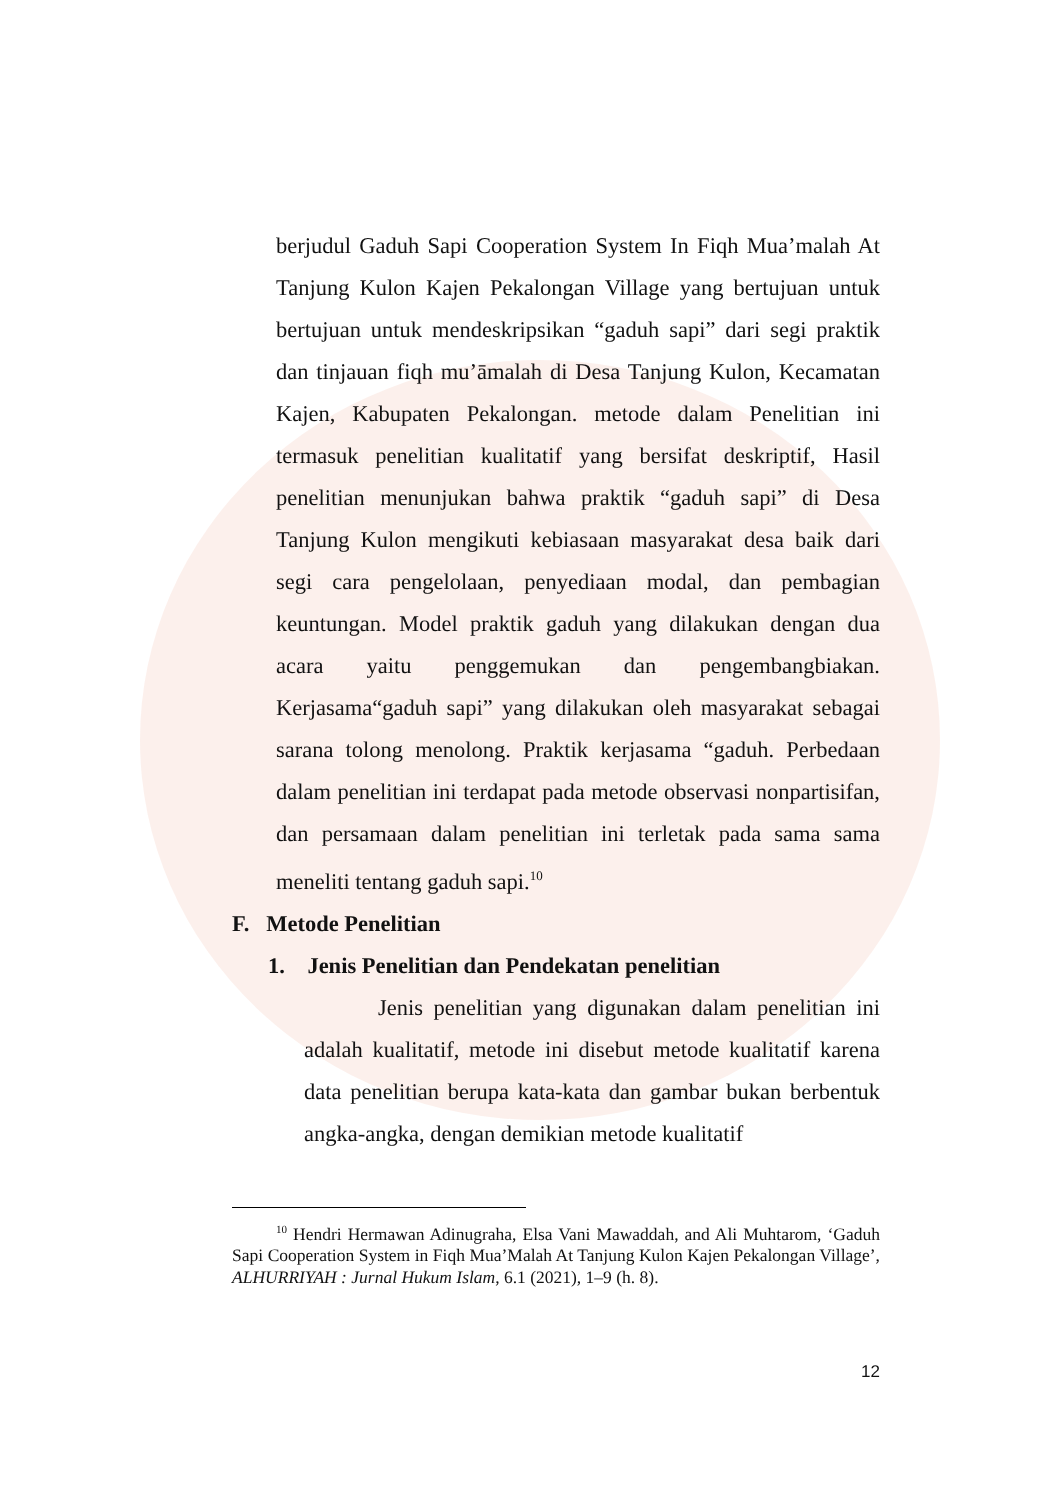berjudul Gaduh Sapi Cooperation System In Fiqh Mua’malah At Tanjung Kulon Kajen Pekalongan Village yang bertujuan untuk bertujuan untuk mendeskripsikan “gaduh sapi” dari segi praktik dan tinjauan fiqh mu’āmalah di Desa Tanjung Kulon, Kecamatan Kajen, Kabupaten Pekalongan. metode dalam Penelitian ini termasuk penelitian kualitatif yang bersifat deskriptif, Hasil penelitian menunjukan bahwa praktik “gaduh sapi” di Desa Tanjung Kulon mengikuti kebiasaan masyarakat desa baik dari segi cara pengelolaan, penyediaan modal, dan pembagian keuntungan. Model praktik gaduh yang dilakukan dengan dua acara yaitu penggemukan dan pengembangbiakan. Kerjasama“gaduh sapi” yang dilakukan oleh masyarakat sebagai sarana tolong menolong. Praktik kerjasama “gaduh. Perbedaan dalam penelitian ini terdapat pada metode observasi nonpartisifan, dan persamaan dalam penelitian ini terletak pada sama sama meneliti tentang gaduh sapi.<sup>10</sup>
F. Metode Penelitian
1. Jenis Penelitian dan Pendekatan penelitian
Jenis penelitian yang digunakan dalam penelitian ini adalah kualitatif, metode ini disebut metode kualitatif karena data penelitian berupa kata-kata dan gambar bukan berbentuk angka-angka, dengan demikian metode kualitatif
<sup>10</sup> Hendri Hermawan Adinugraha, Elsa Vani Mawaddah, and Ali Muhtarom, ‘Gaduh Sapi Cooperation System in Fiqh Mua’Malah At Tanjung Kulon Kajen Pekalongan Village’, ALHURRIYAH : Jurnal Hukum Islam, 6.1 (2021), 1–9 (h. 8).
12